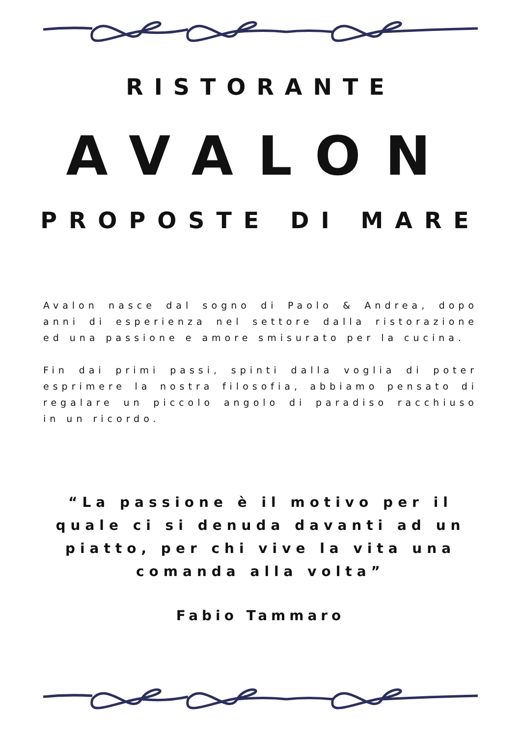RISTORANTE
AVALON
PROPOSTE DI MARE
Avalon nasce dal sogno di Paolo & Andrea, dopo anni di esperienza nel settore dalla ristorazione ed una passione e amore smisurato per la cucina.
Fin dai primi passi, spinti dalla voglia di poter esprimere la nostra filosofia, abbiamo pensato di regalare un piccolo angolo di paradiso racchiuso in un ricordo.
“La passione è il motivo per il quale ci si denuda davanti ad un piatto, per chi vive la vita una comanda alla volta”
Fabio Tammaro